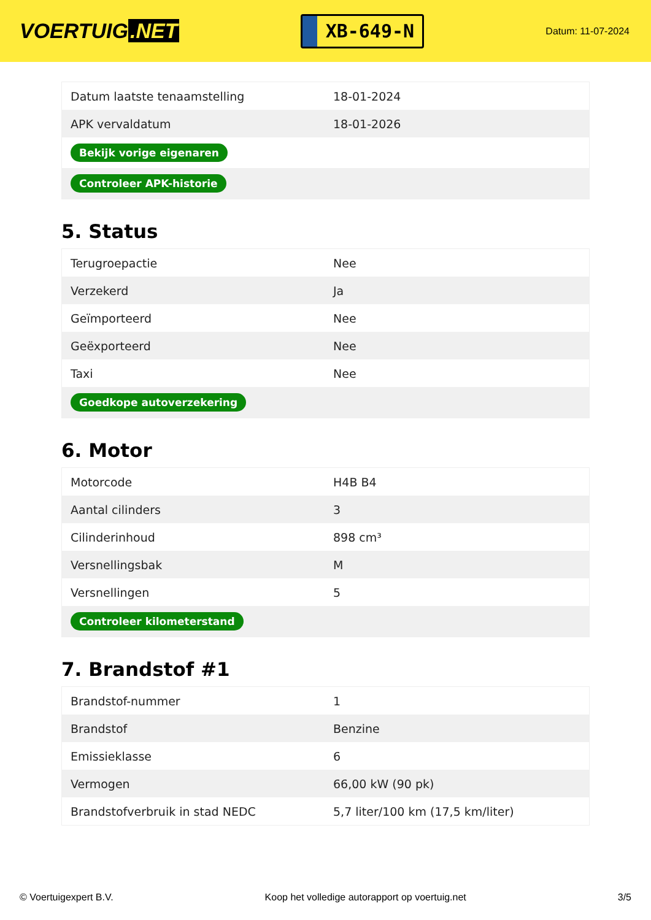VOERTUIG.NET
XB-649-N
Datum: 11-07-2024
| Datum laatste tenaamstelling | 18-01-2024 |
| APK vervaldatum | 18-01-2026 |
| Bekijk vorige eigenaren | |
| Controleer APK-historie | |
5. Status
| Terugroepactie | Nee |
| Verzekerd | Ja |
| Geïmporteerd | Nee |
| Geëxporteerd | Nee |
| Taxi | Nee |
| Goedkope autoverzekering | |
6. Motor
| Motorcode | H4B B4 |
| Aantal cilinders | 3 |
| Cilinderinhoud | 898 cm³ |
| Versnellingsbak | M |
| Versnellingen | 5 |
| Controleer kilometerstand | |
7. Brandstof #1
| Brandstof-nummer | 1 |
| Brandstof | Benzine |
| Emissieklasse | 6 |
| Vermogen | 66,00 kW (90 pk) |
| Brandstofverbruik in stad NEDC | 5,7 liter/100 km (17,5 km/liter) |
© Voertuigexpert B.V. Koop het volledige autorapport op voertuig.net 3/5